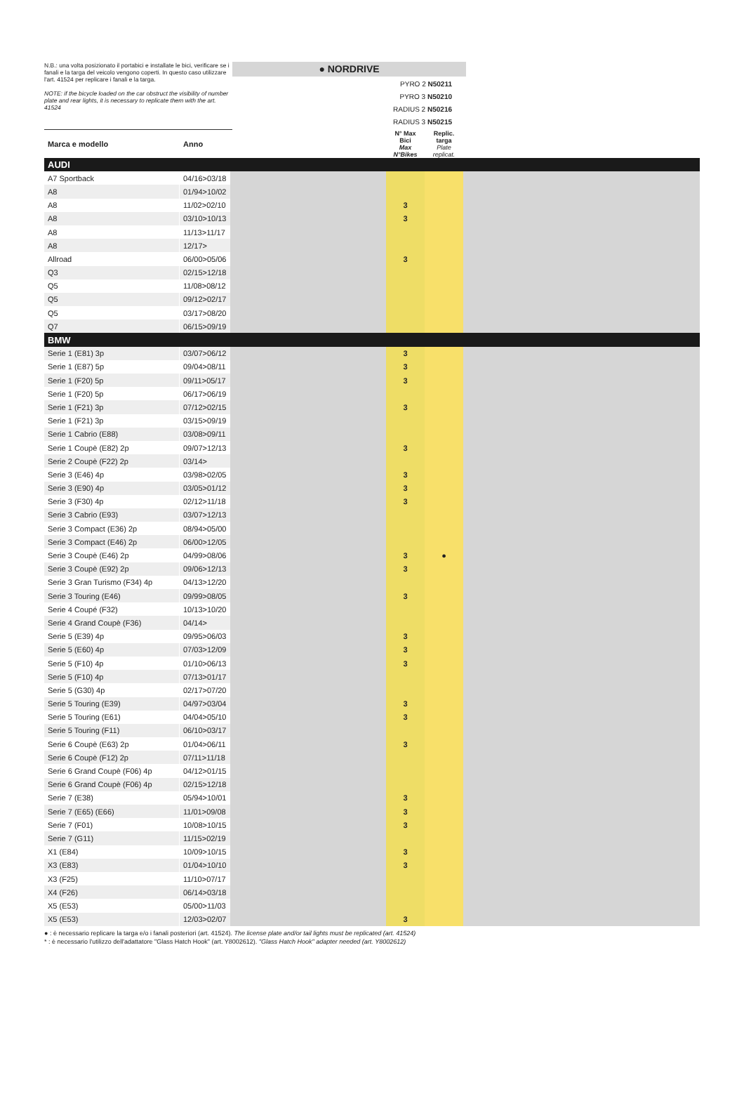N.B.: una volta posizionato il portabici e installate le bici, verificare se i fanali e la targa del veicolo vengono coperti. In questo caso utilizzare l'art. 41524 per replicare i fanali e la targa.
NOTE: if the bicycle loaded on the car obstruct the visibility of number plate and rear lights, it is necessary to replicate them with the art. 41524
● NORDRIVE
PYRO 2 N50211
PYRO 3 N50210
RADIUS 2 N50216
RADIUS 3 N50215
| Marca e modello | Anno | | N° Max Bici Max N°Bikes | Replic. targa Plate replicat. | |
| AUDI | | | | | |
| A7 Sportback | 04/16>03/18 | | | | |
| A8 | 01/94>10/02 | | | | |
| A8 | 11/02>02/10 | | 3 | | |
| A8 | 03/10>10/13 | | 3 | | |
| A8 | 11/13>11/17 | | | | |
| A8 | 12/17> | | | | |
| Allroad | 06/00>05/06 | | 3 | | |
| Q3 | 02/15>12/18 | | | | |
| Q5 | 11/08>08/12 | | | | |
| Q5 | 09/12>02/17 | | | | |
| Q5 | 03/17>08/20 | | | | |
| Q7 | 06/15>09/19 | | | | |
| BMW | | | | | |
| Serie 1 (E81) 3p | 03/07>06/12 | | 3 | | |
| Serie 1 (E87) 5p | 09/04>08/11 | | 3 | | |
| Serie 1 (F20) 5p | 09/11>05/17 | | 3 | | |
| Serie 1 (F20) 5p | 06/17>06/19 | | | | |
| Serie 1 (F21) 3p | 07/12>02/15 | | 3 | | |
| Serie 1 (F21) 3p | 03/15>09/19 | | | | |
| Serie 1 Cabrio (E88) | 03/08>09/11 | | | | |
| Serie 1 Coupè (E82) 2p | 09/07>12/13 | | 3 | | |
| Serie 2 Coupè (F22) 2p | 03/14> | | | | |
| Serie 3 (E46) 4p | 03/98>02/05 | | 3 | | |
| Serie 3 (E90) 4p | 03/05>01/12 | | 3 | | |
| Serie 3 (F30) 4p | 02/12>11/18 | | 3 | | |
| Serie 3 Cabrio (E93) | 03/07>12/13 | | | | |
| Serie 3 Compact (E36) 2p | 08/94>05/00 | | | | |
| Serie 3 Compact (E46) 2p | 06/00>12/05 | | | | |
| Serie 3 Coupè (E46) 2p | 04/99>08/06 | | 3 | ● | |
| Serie 3 Coupè (E92) 2p | 09/06>12/13 | | 3 | | |
| Serie 3 Gran Turismo (F34) 4p | 04/13>12/20 | | | | |
| Serie 3 Touring (E46) | 09/99>08/05 | | 3 | | |
| Serie 4 Coupé (F32) | 10/13>10/20 | | | | |
| Serie 4 Grand Coupè (F36) | 04/14> | | | | |
| Serie 5 (E39) 4p | 09/95>06/03 | | 3 | | |
| Serie 5 (E60) 4p | 07/03>12/09 | | 3 | | |
| Serie 5 (F10) 4p | 01/10>06/13 | | 3 | | |
| Serie 5 (F10) 4p | 07/13>01/17 | | | | |
| Serie 5 (G30) 4p | 02/17>07/20 | | | | |
| Serie 5 Touring (E39) | 04/97>03/04 | | 3 | | |
| Serie 5 Touring (E61) | 04/04>05/10 | | 3 | | |
| Serie 5 Touring (F11) | 06/10>03/17 | | | | |
| Serie 6 Coupè (E63) 2p | 01/04>06/11 | | 3 | | |
| Serie 6 Coupè (F12) 2p | 07/11>11/18 | | | | |
| Serie 6 Grand Coupè (F06) 4p | 04/12>01/15 | | | | |
| Serie 6 Grand Coupè (F06) 4p | 02/15>12/18 | | | | |
| Serie 7 (E38) | 05/94>10/01 | | 3 | | |
| Serie 7 (E65) (E66) | 11/01>09/08 | | 3 | | |
| Serie 7 (F01) | 10/08>10/15 | | 3 | | |
| Serie 7 (G11) | 11/15>02/19 | | | | |
| X1 (E84) | 10/09>10/15 | | 3 | | |
| X3 (E83) | 01/04>10/10 | | 3 | | |
| X3 (F25) | 11/10>07/17 | | | | |
| X4 (F26) | 06/14>03/18 | | | | |
| X5 (E53) | 05/00>11/03 | | | | |
| X5 (E53) | 12/03>02/07 | | 3 | | |
● : è necessario replicare la targa e/o i fanali posteriori (art. 41524). The license plate and/or tail lights must be replicated (art. 41524)
* : è necessario l'utilizzo dell'adattatore "Glass Hatch Hook" (art. Y8002612). "Glass Hatch Hook" adapter needed (art. Y8002612)